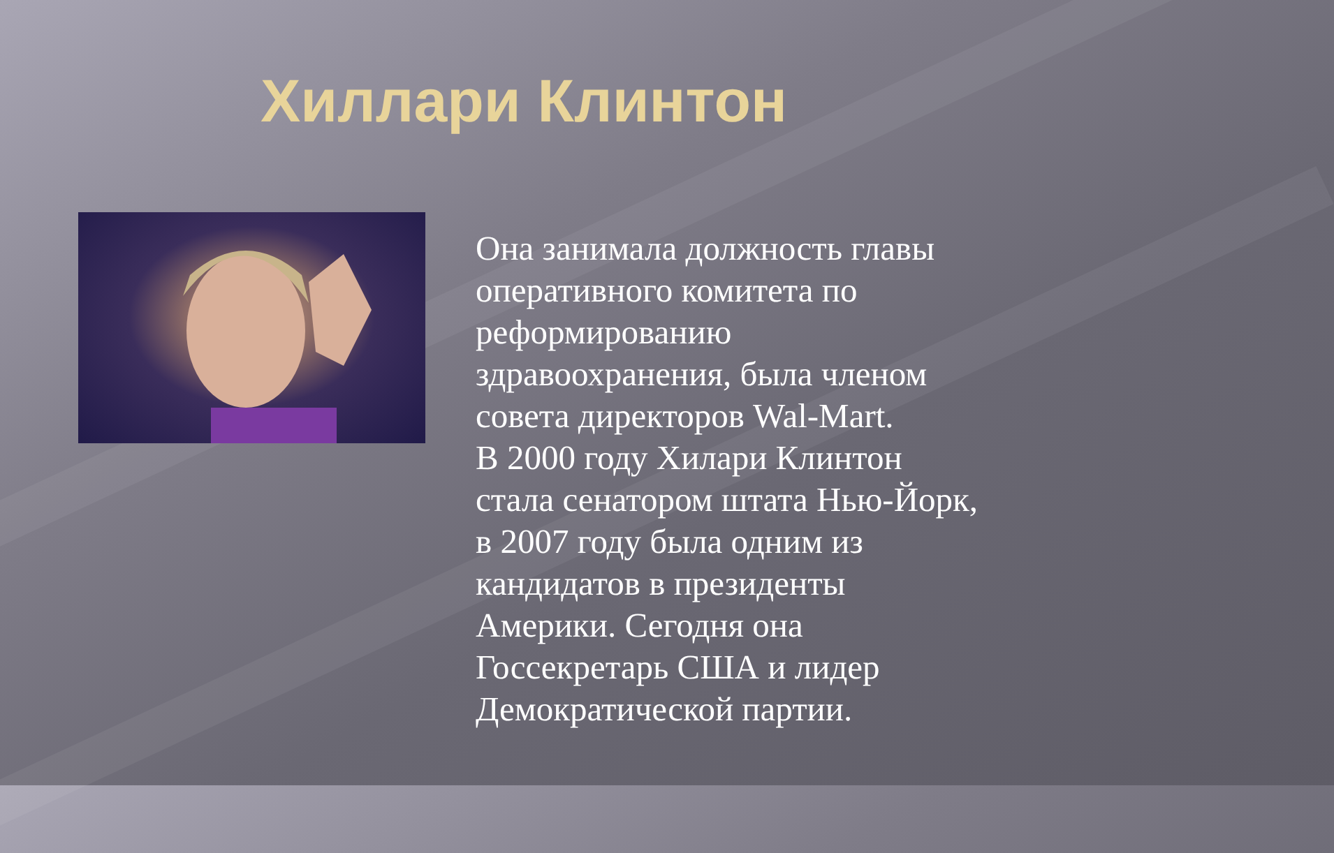Хиллари Клинтон
Она занимала должность главы оперативного комитета по реформированию здравоохранения, была членом совета директоров Wal-Mart.
В 2000 году Хилари Клинтон стала сенатором штата Нью-Йорк, в 2007 году была одним из кандидатов в президенты Америки. Сегодня она Госсекретарь США и лидер Демократической партии.